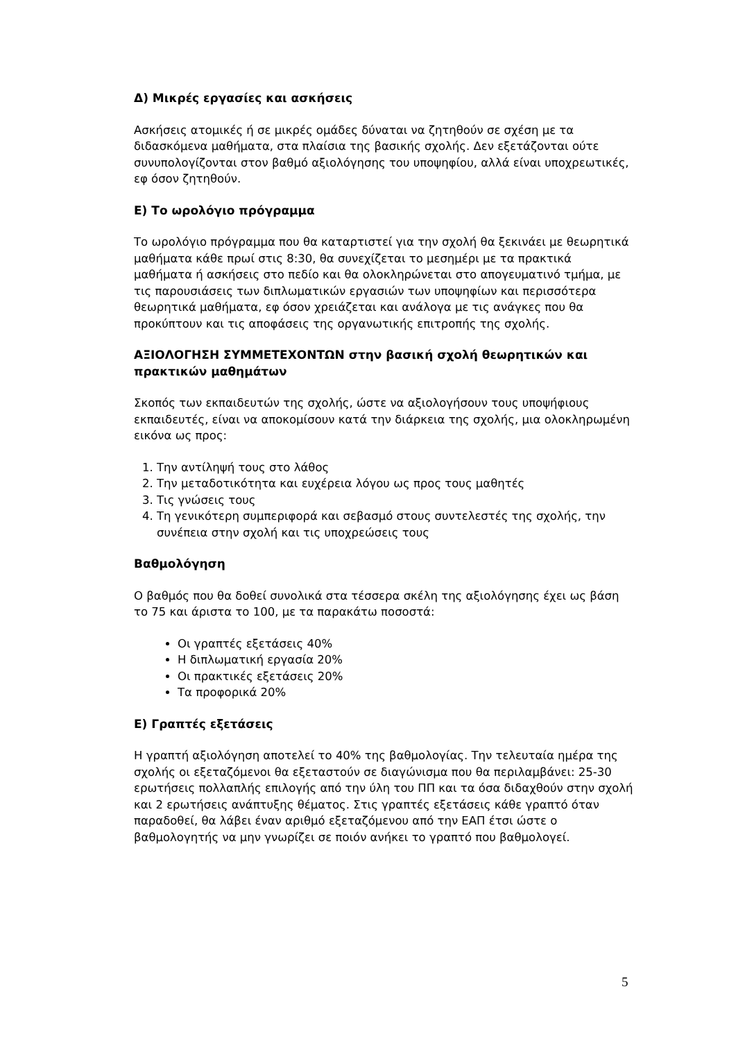Δ) Μικρές εργασίες και ασκήσεις
Ασκήσεις ατομικές ή σε μικρές ομάδες δύναται να ζητηθούν σε σχέση με τα διδασκόμενα μαθήματα, στα πλαίσια της βασικής σχολής. Δεν εξετάζονται ούτε συνυπολογίζονται στον βαθμό αξιολόγησης του υποψηφίου, αλλά είναι υποχρεωτικές, εφ όσον ζητηθούν.
Ε) Το ωρολόγιο πρόγραμμα
Το ωρολόγιο πρόγραμμα που θα καταρτιστεί για την σχολή θα ξεκινάει με θεωρητικά μαθήματα κάθε πρωί στις 8:30, θα συνεχίζεται το μεσημέρι με τα πρακτικά μαθήματα ή ασκήσεις στο πεδίο και θα ολοκληρώνεται στο απογευματινό τμήμα, με τις παρουσιάσεις των διπλωματικών εργασιών των υποψηφίων και περισσότερα θεωρητικά μαθήματα, εφ όσον χρειάζεται και ανάλογα με τις ανάγκες που θα προκύπτουν και τις αποφάσεις της οργανωτικής επιτροπής της σχολής.
ΑΞΙΟΛΟΓΗΣΗ ΣΥΜΜΕΤΕΧΟΝΤΩΝ στην βασική σχολή θεωρητικών και πρακτικών μαθημάτων
Σκοπός των εκπαιδευτών της σχολής, ώστε να αξιολογήσουν τους υποψήφιους εκπαιδευτές, είναι να αποκομίσουν κατά την διάρκεια της σχολής, μια ολοκληρωμένη εικόνα ως προς:
1. Την αντίληψή τους στο λάθος
2. Την μεταδοτικότητα και ευχέρεια λόγου ως προς τους μαθητές
3. Τις γνώσεις τους
4. Τη γενικότερη συμπεριφορά και σεβασμό στους συντελεστές της σχολής, την συνέπεια στην σχολή και τις υποχρεώσεις τους
Βαθμολόγηση
Ο βαθμός που θα δοθεί συνολικά στα τέσσερα σκέλη της αξιολόγησης έχει ως βάση το 75 και άριστα το 100, με τα παρακάτω ποσοστά:
Οι γραπτές εξετάσεις 40%
Η διπλωματική εργασία 20%
Οι πρακτικές εξετάσεις 20%
Τα προφορικά 20%
Ε) Γραπτές εξετάσεις
Η γραπτή αξιολόγηση αποτελεί το 40% της βαθμολογίας. Την τελευταία ημέρα της σχολής οι εξεταζόμενοι θα εξεταστούν σε διαγώνισμα που θα περιλαμβάνει: 25-30 ερωτήσεις πολλαπλής επιλογής από την ύλη του ΠΠ και τα όσα διδαχθούν στην σχολή και 2 ερωτήσεις ανάπτυξης θέματος. Στις γραπτές εξετάσεις κάθε γραπτό όταν παραδοθεί, θα λάβει έναν αριθμό εξεταζόμενου από την ΕΑΠ έτσι ώστε ο βαθμολογητής να μην γνωρίζει σε ποιόν ανήκει το γραπτό που βαθμολογεί.
5